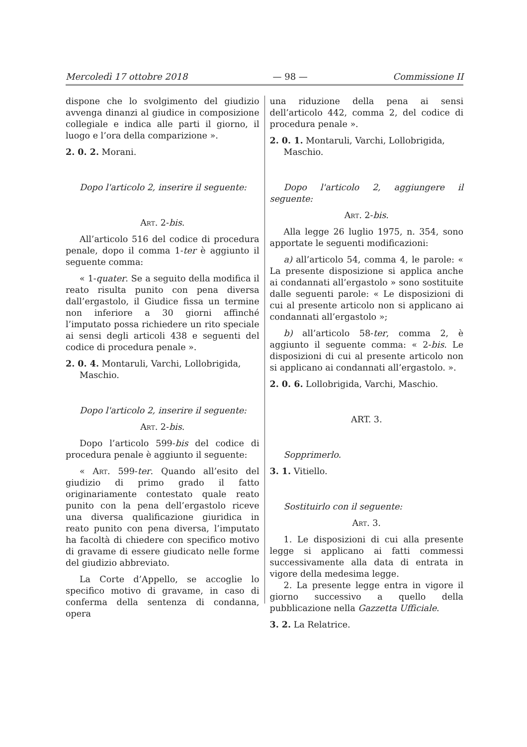Mercoledì 17 ottobre 2018 — 98 — Commissione II
dispone che lo svolgimento del giudizio avvenga dinanzi al giudice in composizione collegiale e indica alle parti il giorno, il luogo e l’ora della comparizione ».
2. 0. 2. Morani.
Dopo l'articolo 2, inserire il seguente:
Art. 2-bis.
All’articolo 516 del codice di procedura penale, dopo il comma 1-ter è aggiunto il seguente comma:
« 1-quater. Se a seguito della modifica il reato risulta punito con pena diversa dall’ergastolo, il Giudice fissa un termine non inferiore a 30 giorni affinché l’imputato possa richiedere un rito speciale ai sensi degli articoli 438 e seguenti del codice di procedura penale ».
2. 0. 4. Montaruli, Varchi, Lollobrigida, Maschio.
Dopo l'articolo 2, inserire il seguente:
Art. 2-bis.
Dopo l’articolo 599-bis del codice di procedura penale è aggiunto il seguente:
« Art. 599-ter. Quando all’esito del giudizio di primo grado il fatto originariamente contestato quale reato punito con la pena dell’ergastolo riceve una diversa qualificazione giuridica in reato punito con pena diversa, l’imputato ha facoltà di chiedere con specifico motivo di gravame di essere giudicato nelle forme del giudizio abbreviato.
La Corte d’Appello, se accoglie lo specifico motivo di gravame, in caso di conferma della sentenza di condanna, opera
una riduzione della pena ai sensi dell’articolo 442, comma 2, del codice di procedura penale ».
2. 0. 1. Montaruli, Varchi, Lollobrigida, Maschio.
Dopo l'articolo 2, aggiungere il seguente:
Art. 2-bis.
Alla legge 26 luglio 1975, n. 354, sono apportate le seguenti modificazioni:
a) all’articolo 54, comma 4, le parole: « La presente disposizione si applica anche ai condannati all’ergastolo » sono sostituite dalle seguenti parole: « Le disposizioni di cui al presente articolo non si applicano ai condannati all’ergastolo »;
b) all’articolo 58-ter, comma 2, è aggiunto il seguente comma: « 2-bis. Le disposizioni di cui al presente articolo non si applicano ai condannati all’ergastolo. ».
2. 0. 6. Lollobrigida, Varchi, Maschio.
ART. 3.
Sopprimerlo.
3. 1. Vitiello.
Sostituirlo con il seguente:
Art. 3.
1. Le disposizioni di cui alla presente legge si applicano ai fatti commessi successivamente alla data di entrata in vigore della medesima legge.
2. La presente legge entra in vigore il giorno successivo a quello della pubblicazione nella Gazzetta Ufficiale.
3. 2. La Relatrice.